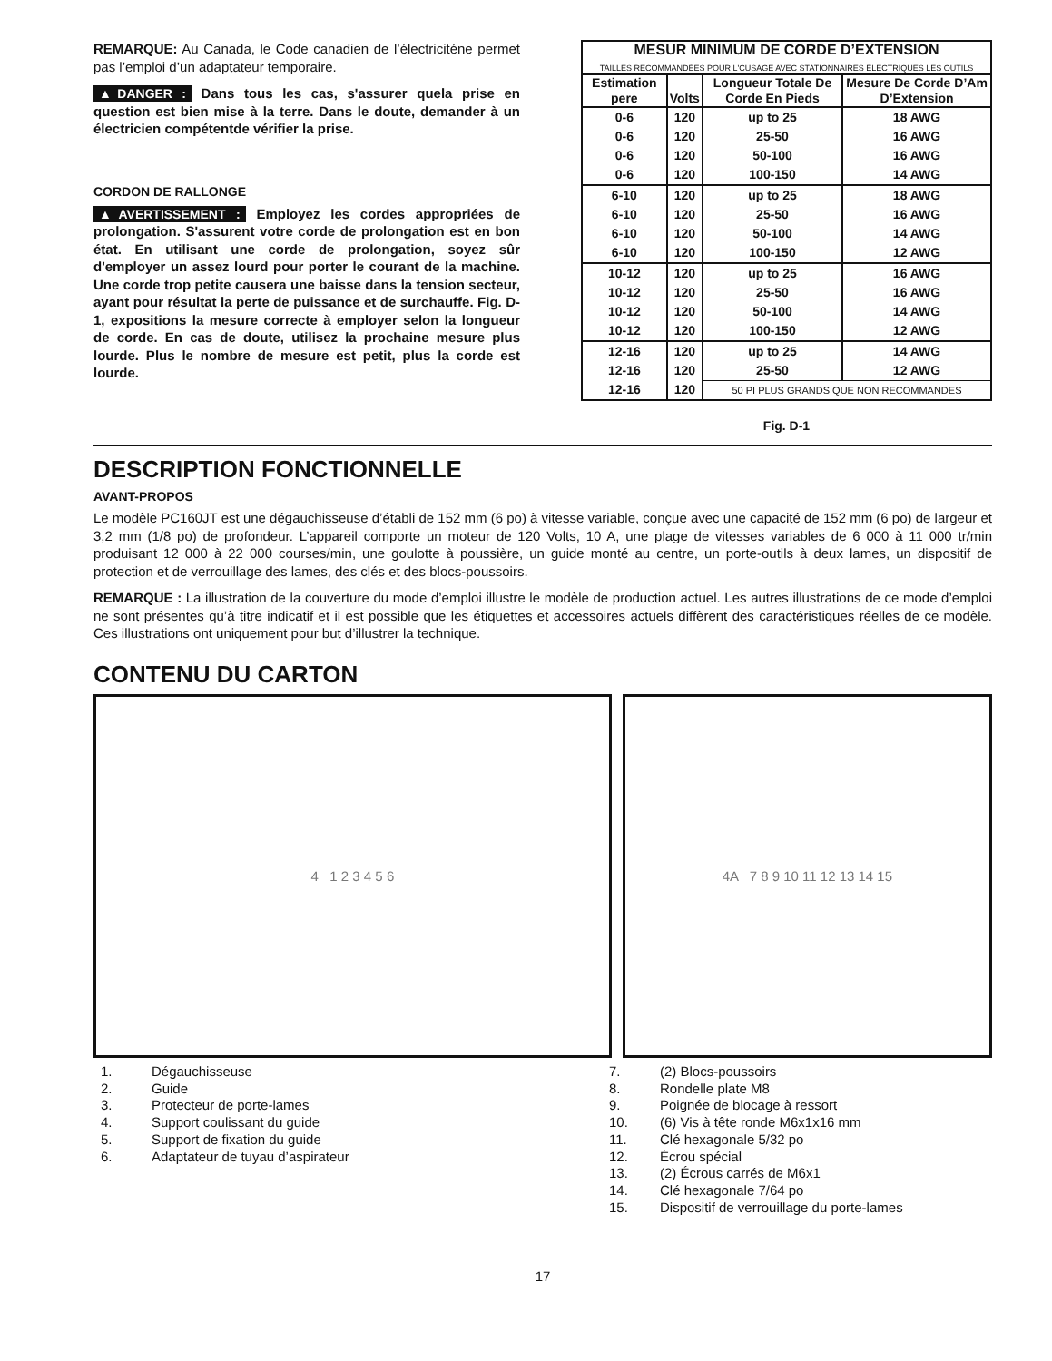REMARQUE: Au Canada, le Code canadien de l’électriciténe permet pas l’emploi d’un adaptateur temporaire.
▲DANGER : Dans tous les cas, s'assurer quela prise en question est bien mise à la terre. Dans le doute, demander à un électricien compétentde vérifier la prise.
CORDON DE RALLONGE
▲AVERTISSEMENT : Employez les cordes appropriées de prolongation. S'assurent votre corde de prolongation est en bon état. En utilisant une corde de prolongation, soyez sûr d'employer un assez lourd pour porter le courant de la machine. Une corde trop petite causera une baisse dans la tension secteur, ayant pour résultat la perte de puissance et de surchauffe. Fig. D-1, expositions la mesure correcte à employer selon la longueur de corde. En cas de doute, utilisez la prochaine mesure plus lourde. Plus le nombre de mesure est petit, plus la corde est lourde.
| MESUR MINIMUM DE CORDE D’EXTENSION TAILLES RECOMMANDÉES POUR L'CUSAGE AVEC STATIONNAIRES ÉLECTRIQUES LES OUTILS | | | |
| --- | --- | --- | --- |
| Estimation pere | Volts | Longueur Totale De Corde En Pieds | Mesure De Corde D’Am D’Extension |
| 0-6 | 120 | up to 25 | 18 AWG |
| 0-6 | 120 | 25-50 | 16 AWG |
| 0-6 | 120 | 50-100 | 16 AWG |
| 0-6 | 120 | 100-150 | 14 AWG |
| 6-10 | 120 | up to 25 | 18 AWG |
| 6-10 | 120 | 25-50 | 16 AWG |
| 6-10 | 120 | 50-100 | 14 AWG |
| 6-10 | 120 | 100-150 | 12 AWG |
| 10-12 | 120 | up to 25 | 16 AWG |
| 10-12 | 120 | 25-50 | 16 AWG |
| 10-12 | 120 | 50-100 | 14 AWG |
| 10-12 | 120 | 100-150 | 12 AWG |
| 12-16 | 120 | up to 25 | 14 AWG |
| 12-16 | 120 | 25-50 | 12 AWG |
| 12-16 | 120 | 50 PI PLUS GRANDS QUE NON RECOMMANDES | |
Fig. D-1
DESCRIPTION FONCTIONNELLE
AVANT-PROPOS
Le modèle PC160JT est une dégauchisseuse d’établi de 152 mm (6 po) à vitesse variable, conçue avec une capacité de 152 mm (6 po) de largeur et 3,2 mm (1/8 po) de profondeur. L’appareil comporte un moteur de 120 Volts, 10 A, une plage de vitesses variables de 6 000 à 11 000 tr/min produisant 12 000 à 22 000 courses/min, une goulotte à poussière, un guide monté au centre, un porte-outils à deux lames, un dispositif de protection et de verrouillage des lames, des clés et des blocs-poussoirs.
REMARQUE : La illustration de la couverture du mode d’emploi illustre le modèle de production actuel. Les autres illustrations de ce mode d’emploi ne sont présentes qu’à titre indicatif et il est possible que les étiquettes et accessoires actuels diffèrent des caractéristiques réelles de ce modèle. Ces illustrations ont uniquement pour but d’illustrer la technique.
CONTENU DU CARTON
4 1 2 3 4 5 6 4A 7 8 9 10 11 12 13 14 15
1. Dégauchisseuse
2. Guide
3. Protecteur de porte-lames
4. Support coulissant du guide
5. Support de fixation du guide
6. Adaptateur de tuyau d’aspirateur
7. (2) Blocs-poussoirs
8. Rondelle plate M8
9. Poignée de blocage à ressort
10. (6) Vis à tête ronde M6x1x16 mm
11. Clé hexagonale 5/32 po
12. Écrou spécial
13. (2) Écrous carrés de M6x1
14. Clé hexagonale 7/64 po
15. Dispositif de verrouillage du porte-lames
17